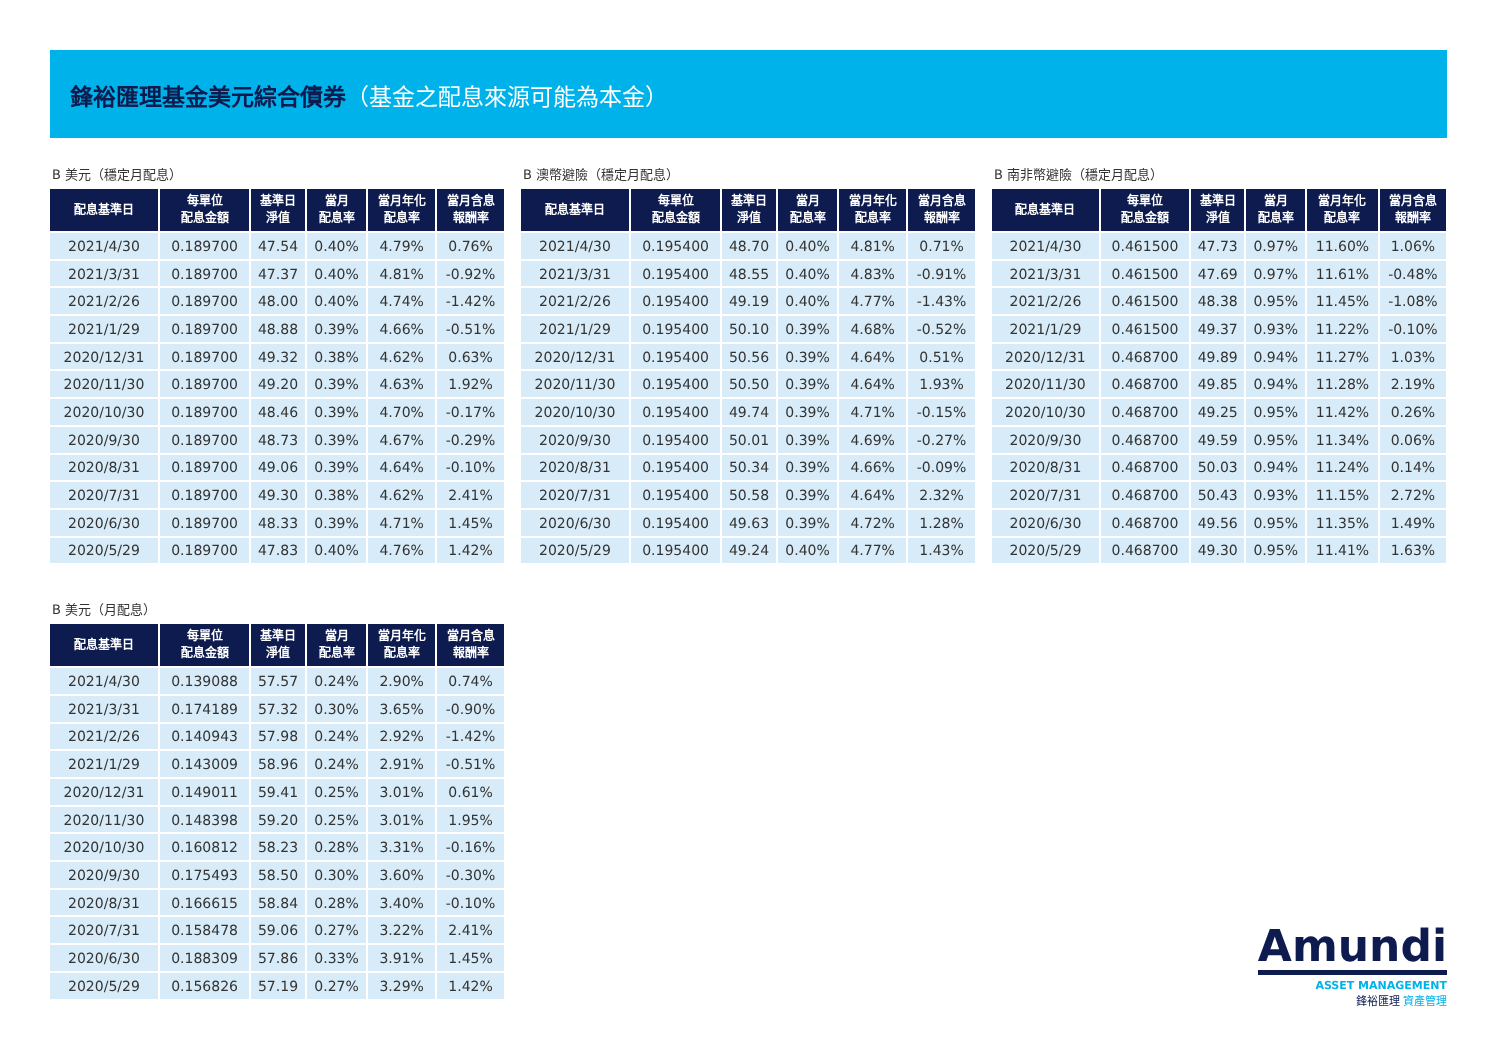鋒裕匯理基金美元綜合債券（基金之配息來源可能為本金）
B 美元（穩定月配息）
| 配息基準日 | 每單位 配息金額 | 基準日 淨值 | 當月 配息率 | 當月年化 配息率 | 當月含息 報酬率 |
| --- | --- | --- | --- | --- | --- |
| 2021/4/30 | 0.189700 | 47.54 | 0.40% | 4.79% | 0.76% |
| 2021/3/31 | 0.189700 | 47.37 | 0.40% | 4.81% | -0.92% |
| 2021/2/26 | 0.189700 | 48.00 | 0.40% | 4.74% | -1.42% |
| 2021/1/29 | 0.189700 | 48.88 | 0.39% | 4.66% | -0.51% |
| 2020/12/31 | 0.189700 | 49.32 | 0.38% | 4.62% | 0.63% |
| 2020/11/30 | 0.189700 | 49.20 | 0.39% | 4.63% | 1.92% |
| 2020/10/30 | 0.189700 | 48.46 | 0.39% | 4.70% | -0.17% |
| 2020/9/30 | 0.189700 | 48.73 | 0.39% | 4.67% | -0.29% |
| 2020/8/31 | 0.189700 | 49.06 | 0.39% | 4.64% | -0.10% |
| 2020/7/31 | 0.189700 | 49.30 | 0.38% | 4.62% | 2.41% |
| 2020/6/30 | 0.189700 | 48.33 | 0.39% | 4.71% | 1.45% |
| 2020/5/29 | 0.189700 | 47.83 | 0.40% | 4.76% | 1.42% |
B 澳幣避險（穩定月配息）
| 配息基準日 | 每單位 配息金額 | 基準日 淨值 | 當月 配息率 | 當月年化 配息率 | 當月含息 報酬率 |
| --- | --- | --- | --- | --- | --- |
| 2021/4/30 | 0.195400 | 48.70 | 0.40% | 4.81% | 0.71% |
| 2021/3/31 | 0.195400 | 48.55 | 0.40% | 4.83% | -0.91% |
| 2021/2/26 | 0.195400 | 49.19 | 0.40% | 4.77% | -1.43% |
| 2021/1/29 | 0.195400 | 50.10 | 0.39% | 4.68% | -0.52% |
| 2020/12/31 | 0.195400 | 50.56 | 0.39% | 4.64% | 0.51% |
| 2020/11/30 | 0.195400 | 50.50 | 0.39% | 4.64% | 1.93% |
| 2020/10/30 | 0.195400 | 49.74 | 0.39% | 4.71% | -0.15% |
| 2020/9/30 | 0.195400 | 50.01 | 0.39% | 4.69% | -0.27% |
| 2020/8/31 | 0.195400 | 50.34 | 0.39% | 4.66% | -0.09% |
| 2020/7/31 | 0.195400 | 50.58 | 0.39% | 4.64% | 2.32% |
| 2020/6/30 | 0.195400 | 49.63 | 0.39% | 4.72% | 1.28% |
| 2020/5/29 | 0.195400 | 49.24 | 0.40% | 4.77% | 1.43% |
B 南非幣避險（穩定月配息）
| 配息基準日 | 每單位 配息金額 | 基準日 淨值 | 當月 配息率 | 當月年化 配息率 | 當月含息 報酬率 |
| --- | --- | --- | --- | --- | --- |
| 2021/4/30 | 0.461500 | 47.73 | 0.97% | 11.60% | 1.06% |
| 2021/3/31 | 0.461500 | 47.69 | 0.97% | 11.61% | -0.48% |
| 2021/2/26 | 0.461500 | 48.38 | 0.95% | 11.45% | -1.08% |
| 2021/1/29 | 0.461500 | 49.37 | 0.93% | 11.22% | -0.10% |
| 2020/12/31 | 0.468700 | 49.89 | 0.94% | 11.27% | 1.03% |
| 2020/11/30 | 0.468700 | 49.85 | 0.94% | 11.28% | 2.19% |
| 2020/10/30 | 0.468700 | 49.25 | 0.95% | 11.42% | 0.26% |
| 2020/9/30 | 0.468700 | 49.59 | 0.95% | 11.34% | 0.06% |
| 2020/8/31 | 0.468700 | 50.03 | 0.94% | 11.24% | 0.14% |
| 2020/7/31 | 0.468700 | 50.43 | 0.93% | 11.15% | 2.72% |
| 2020/6/30 | 0.468700 | 49.56 | 0.95% | 11.35% | 1.49% |
| 2020/5/29 | 0.468700 | 49.30 | 0.95% | 11.41% | 1.63% |
B 美元（月配息）
| 配息基準日 | 每單位 配息金額 | 基準日 淨值 | 當月 配息率 | 當月年化 配息率 | 當月含息 報酬率 |
| --- | --- | --- | --- | --- | --- |
| 2021/4/30 | 0.139088 | 57.57 | 0.24% | 2.90% | 0.74% |
| 2021/3/31 | 0.174189 | 57.32 | 0.30% | 3.65% | -0.90% |
| 2021/2/26 | 0.140943 | 57.98 | 0.24% | 2.92% | -1.42% |
| 2021/1/29 | 0.143009 | 58.96 | 0.24% | 2.91% | -0.51% |
| 2020/12/31 | 0.149011 | 59.41 | 0.25% | 3.01% | 0.61% |
| 2020/11/30 | 0.148398 | 59.20 | 0.25% | 3.01% | 1.95% |
| 2020/10/30 | 0.160812 | 58.23 | 0.28% | 3.31% | -0.16% |
| 2020/9/30 | 0.175493 | 58.50 | 0.30% | 3.60% | -0.30% |
| 2020/8/31 | 0.166615 | 58.84 | 0.28% | 3.40% | -0.10% |
| 2020/7/31 | 0.158478 | 59.06 | 0.27% | 3.22% | 2.41% |
| 2020/6/30 | 0.188309 | 57.86 | 0.33% | 3.91% | 1.45% |
| 2020/5/29 | 0.156826 | 57.19 | 0.27% | 3.29% | 1.42% |
Amundi
ASSET MANAGEMENT
鋒裕匯理 資產管理